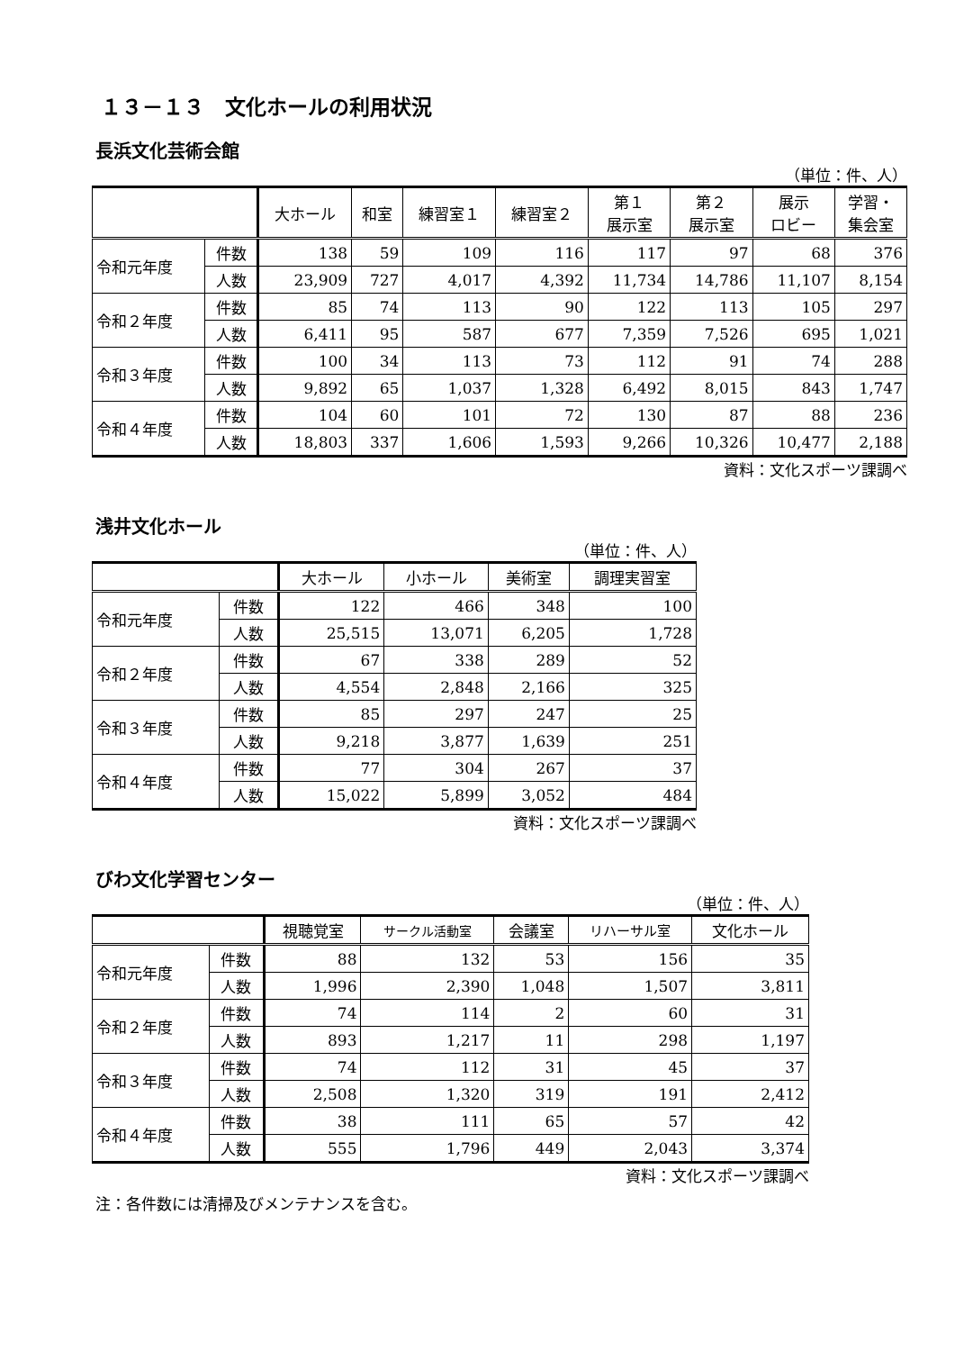１３－１３　文化ホールの利用状況
長浜文化芸術会館
（単位：件、人）
| | | 大ホール | 和室 | 練習室１ | 練習室２ | 第１ 展示室 | 第２ 展示室 | 展示 ロビー | 学習・ 集会室 |
| --- | --- | --- | --- | --- | --- | --- | --- | --- | --- |
| 令和元年度 | 件数 | 138 | 59 | 109 | 116 | 117 | 97 | 68 | 376 |
| | 人数 | 23,909 | 727 | 4,017 | 4,392 | 11,734 | 14,786 | 11,107 | 8,154 |
| 令和２年度 | 件数 | 85 | 74 | 113 | 90 | 122 | 113 | 105 | 297 |
| | 人数 | 6,411 | 95 | 587 | 677 | 7,359 | 7,526 | 695 | 1,021 |
| 令和３年度 | 件数 | 100 | 34 | 113 | 73 | 112 | 91 | 74 | 288 |
| | 人数 | 9,892 | 65 | 1,037 | 1,328 | 6,492 | 8,015 | 843 | 1,747 |
| 令和４年度 | 件数 | 104 | 60 | 101 | 72 | 130 | 87 | 88 | 236 |
| | 人数 | 18,803 | 337 | 1,606 | 1,593 | 9,266 | 10,326 | 10,477 | 2,188 |
資料：文化スポーツ課調べ
浅井文化ホール
（単位：件、人）
| | | 大ホール | 小ホール | 美術室 | 調理実習室 |
| --- | --- | --- | --- | --- | --- |
| 令和元年度 | 件数 | 122 | 466 | 348 | 100 |
| | 人数 | 25,515 | 13,071 | 6,205 | 1,728 |
| 令和２年度 | 件数 | 67 | 338 | 289 | 52 |
| | 人数 | 4,554 | 2,848 | 2,166 | 325 |
| 令和３年度 | 件数 | 85 | 297 | 247 | 25 |
| | 人数 | 9,218 | 3,877 | 1,639 | 251 |
| 令和４年度 | 件数 | 77 | 304 | 267 | 37 |
| | 人数 | 15,022 | 5,899 | 3,052 | 484 |
資料：文化スポーツ課調べ
びわ文化学習センター
（単位：件、人）
| | | 視聴覚室 | サークル活動室 | 会議室 | リハーサル室 | 文化ホール |
| --- | --- | --- | --- | --- | --- | --- |
| 令和元年度 | 件数 | 88 | 132 | 53 | 156 | 35 |
| | 人数 | 1,996 | 2,390 | 1,048 | 1,507 | 3,811 |
| 令和２年度 | 件数 | 74 | 114 | 2 | 60 | 31 |
| | 人数 | 893 | 1,217 | 11 | 298 | 1,197 |
| 令和３年度 | 件数 | 74 | 112 | 31 | 45 | 37 |
| | 人数 | 2,508 | 1,320 | 319 | 191 | 2,412 |
| 令和４年度 | 件数 | 38 | 111 | 65 | 57 | 42 |
| | 人数 | 555 | 1,796 | 449 | 2,043 | 3,374 |
資料：文化スポーツ課調べ
注：各件数には清掃及びメンテナンスを含む。